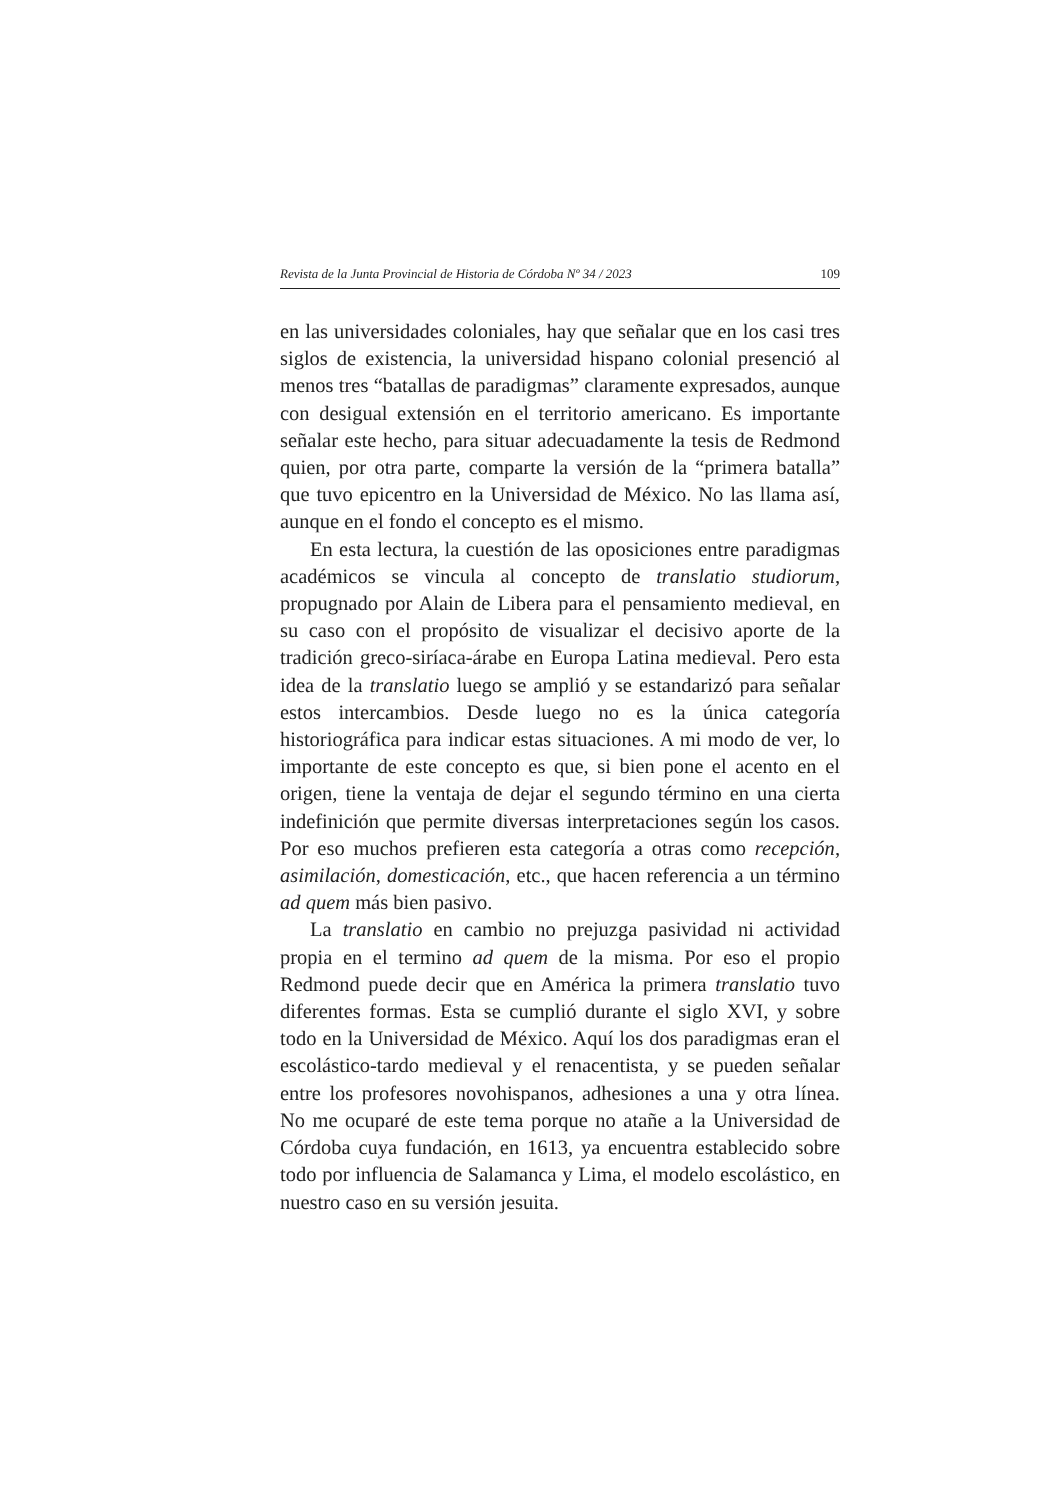Revista de la Junta Provincial de Historia de Córdoba Nº 34 / 2023 109
en las universidades coloniales, hay que señalar que en los casi tres siglos de existencia, la universidad hispano colonial presenció al menos tres “batallas de paradigmas” claramente expresados, aunque con desigual extensión en el territorio americano. Es importante señalar este hecho, para situar adecuadamente la tesis de Redmond quien, por otra parte, comparte la versión de la “primera batalla” que tuvo epicentro en la Universidad de México. No las llama así, aunque en el fondo el concepto es el mismo.
En esta lectura, la cuestión de las oposiciones entre paradigmas académicos se vincula al concepto de translatio studiorum, propugnado por Alain de Libera para el pensamiento medieval, en su caso con el propósito de visualizar el decisivo aporte de la tradición greco-siríaca-árabe en Europa Latina medieval. Pero esta idea de la translatio luego se amplió y se estandarizó para señalar estos intercambios. Desde luego no es la única categoría historiográfica para indicar estas situaciones. A mi modo de ver, lo importante de este concepto es que, si bien pone el acento en el origen, tiene la ventaja de dejar el segundo término en una cierta indefinición que permite diversas interpretaciones según los casos. Por eso muchos prefieren esta categoría a otras como recepción, asimilación, domesticación, etc., que hacen referencia a un término ad quem más bien pasivo.
La translatio en cambio no prejuzga pasividad ni actividad propia en el termino ad quem de la misma. Por eso el propio Redmond puede decir que en América la primera translatio tuvo diferentes formas. Esta se cumplió durante el siglo XVI, y sobre todo en la Universidad de México. Aquí los dos paradigmas eran el escolástico-tardo medieval y el renacentista, y se pueden señalar entre los profesores novohispanos, adhesiones a una y otra línea. No me ocuparé de este tema porque no atañe a la Universidad de Córdoba cuya fundación, en 1613, ya encuentra establecido sobre todo por influencia de Salamanca y Lima, el modelo escolástico, en nuestro caso en su versión jesuita.